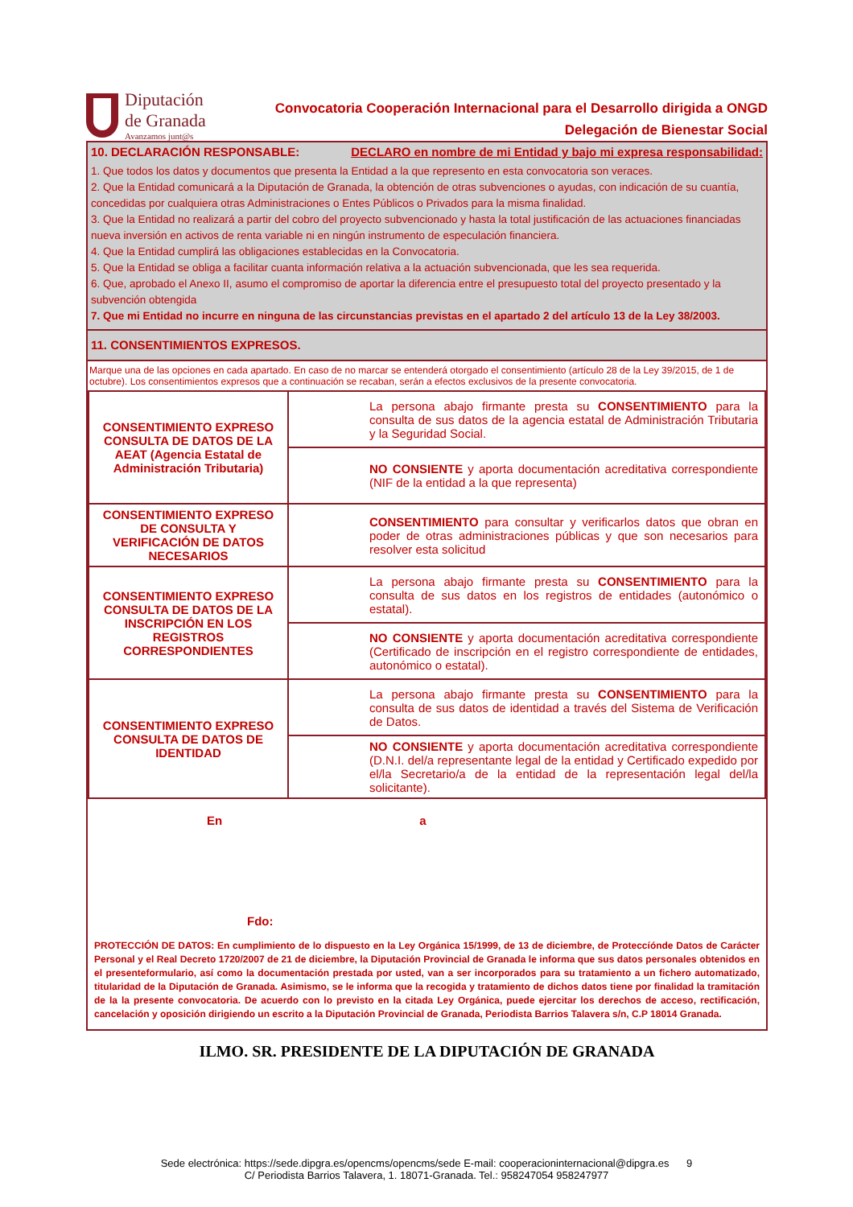Diputación
de Granada
Avanzamos junt@s
Convocatoria Cooperación Internacional para el Desarrollo dirigida a ONGD
Delegación de Bienestar Social
10. DECLARACIÓN RESPONSABLE: DECLARO en nombre de mi Entidad y bajo mi expresa responsabilidad:
1. Que todos los datos y documentos que presenta la Entidad a la que represento en esta convocatoria son veraces.
2. Que la Entidad comunicará a la Diputación de Granada, la obtención de otras subvenciones o ayudas, con indicación de su cuantía, concedidas por cualquiera otras Administraciones o Entes Públicos o Privados para la misma finalidad.
3. Que la Entidad no realizará a partir del cobro del proyecto subvencionado y hasta la total justificación de las actuaciones financiadas nueva inversión en activos de renta variable ni en ningún instrumento de especulación financiera.
4. Que la Entidad cumplirá las obligaciones establecidas en la Convocatoria.
5. Que la Entidad se obliga a facilitar cuanta información relativa a la actuación subvencionada, que les sea requerida.
6. Que, aprobado el Anexo II, asumo el compromiso de aportar la diferencia entre el presupuesto total del proyecto presentado y la subvención obtengida
7. Que mi Entidad no incurre en ninguna de las circunstancias previstas en el apartado 2 del artículo 13 de la Ley 38/2003.
11. CONSENTIMIENTOS EXPRESOS.
Marque una de las opciones en cada apartado. En caso de no marcar se entenderá otorgado el consentimiento (artículo 28 de la Ley 39/2015, de 1 de octubre). Los consentimientos expresos que a continuación se recaban, serán a efectos exclusivos de la presente convocatoria.
| CONSENTIMIENTO EXPRESO CONSULTA DE DATOS DE LA AEAT (Agencia Estatal de Administración Tributaria) | La persona abajo firmante presta su CONSENTIMIENTO para la consulta de sus datos de la agencia estatal de Administración Tributaria y la Seguridad Social. |
| | NO CONSIENTE y aporta documentación acreditativa correspondiente (NIF de la entidad a la que representa) |
| CONSENTIMIENTO EXPRESO DE CONSULTA Y VERIFICACIÓN DE DATOS NECESARIOS | CONSENTIMIENTO para consultar y verificarlos datos que obran en poder de otras administraciones públicas y que son necesarios para resolver esta solicitud |
| CONSENTIMIENTO EXPRESO CONSULTA DE DATOS DE LA INSCRIPCIÓN EN LOS REGISTROS CORRESPONDIENTES | La persona abajo firmante presta su CONSENTIMIENTO para la consulta de sus datos en los registros de entidades (autonómico o estatal). |
| | NO CONSIENTE y aporta documentación acreditativa correspondiente (Certificado de inscripción en el registro correspondiente de entidades, autonómico o estatal). |
| CONSENTIMIENTO EXPRESO CONSULTA DE DATOS DE IDENTIDAD | La persona abajo firmante presta su CONSENTIMIENTO para la consulta de sus datos de identidad a través del Sistema de Verificación de Datos. |
| | NO CONSIENTE y aporta documentación acreditativa correspondiente (D.N.I. del/a representante legal de la entidad y Certificado expedido por el/la Secretario/a de la entidad de la representación legal del/la solicitante). |
En a
Fdo:
PROTECCIÓN DE DATOS: En cumplimiento de lo dispuesto en la Ley Orgánica 15/1999, de 13 de diciembre, de Proteccíónde Datos de Carácter Personal y el Real Decreto 1720/2007 de 21 de diciembre, la Diputación Provincial de Granada le informa que sus datos personales obtenidos en el presenteformulario, así como la documentación prestada por usted, van a ser incorporados para su tratamiento a un fichero automatizado, titularidad de la Diputación de Granada. Asimismo, se le informa que la recogida y tratamiento de dichos datos tiene por finalidad la tramitación de la la presente convocatoria. De acuerdo con lo previsto en la citada Ley Orgánica, puede ejercitar los derechos de acceso, rectificación, cancelación y oposición dirigiendo un escrito a la Diputación Provincial de Granada, Periodista Barrios Talavera s/n, C.P 18014 Granada.
ILMO. SR. PRESIDENTE DE LA DIPUTACIÓN DE GRANADA
Sede electrónica: https://sede.dipgra.es/opencms/opencms/sede E-mail: cooperacioninternacional@dipgra.es 9
C/ Periodista Barrios Talavera, 1. 18071-Granada. Tel.: 958247054 958247977